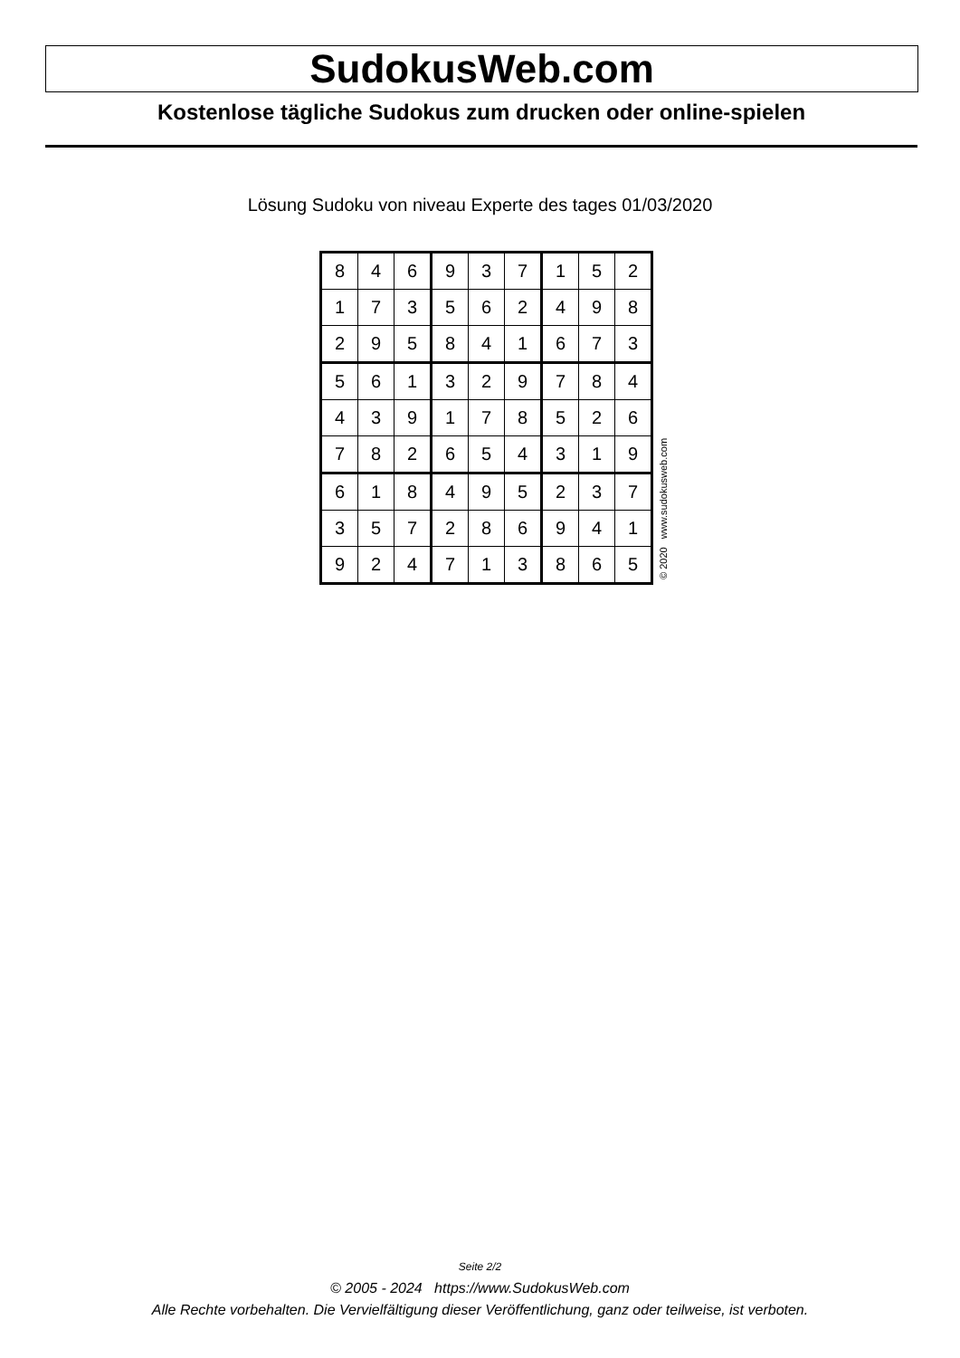SudokusWeb.com
Kostenlose tägliche Sudokus zum drucken oder online-spielen
Lösung Sudoku von niveau Experte des tages 01/03/2020
| 8 | 4 | 6 | 9 | 3 | 7 | 1 | 5 | 2 |
| 1 | 7 | 3 | 5 | 6 | 2 | 4 | 9 | 8 |
| 2 | 9 | 5 | 8 | 4 | 1 | 6 | 7 | 3 |
| 5 | 6 | 1 | 3 | 2 | 9 | 7 | 8 | 4 |
| 4 | 3 | 9 | 1 | 7 | 8 | 5 | 2 | 6 |
| 7 | 8 | 2 | 6 | 5 | 4 | 3 | 1 | 9 |
| 6 | 1 | 8 | 4 | 9 | 5 | 2 | 3 | 7 |
| 3 | 5 | 7 | 2 | 8 | 6 | 9 | 4 | 1 |
| 9 | 2 | 4 | 7 | 1 | 3 | 8 | 6 | 5 |
© 2020 www.sudokusweb.com
Seite 2/2
© 2005 - 2024 https://www.SudokusWeb.com
Alle Rechte vorbehalten. Die Vervielfältigung dieser Veröffentlichung, ganz oder teilweise, ist verboten.